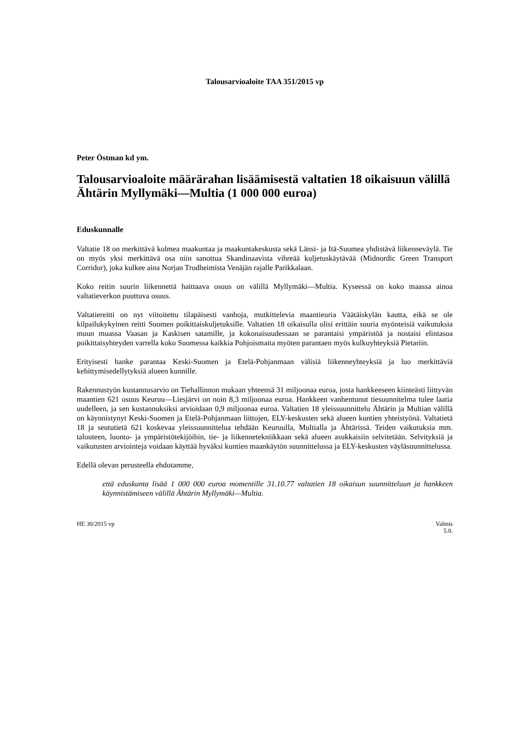Talousarvioaloite TAA 351/2015 vp
Peter Östman kd ym.
Talousarvioaloite määrärahan lisäämisestä valtatien 18 oikaisuun välillä Ähtärin Myllymäki—Multia (1 000 000 euroa)
Eduskunnalle
Valtatie 18 on merkittävä kolmea maakuntaa ja maakuntakeskusta sekä Länsi- ja Itä-Suomea yhdistävä liikenneväylä. Tie on myös yksi merkittävä osa niin sanottua Skandinaavista vihreää kuljetuskäytävää (Midnordic Green Transport Corridor), joka kulkee aina Norjan Trodheimista Venäjän rajalle Parikkalaan.
Koko reitin suurin liikennettä haittaava osuus on välillä Myllymäki—Multia. Kyseessä on koko maassa ainoa valtatieverkon puuttuva osuus.
Valtatiereitti on nyt viitoitettu tilapäisesti vanhoja, mutkittelevia maantieuria Väätäiskylän kautta, eikä se ole kilpailukykyinen reitti Suomen poikittaiskuljetuksille. Valtatien 18 oikaisulla olisi erittäin suuria myönteisiä vaikutuksia muun muassa Vaasan ja Kaskisen satamille, ja kokonaisuudessaan se parantaisi ympäristöä ja nostaisi elintasoa poikittaisyhteyden varrella koko Suomessa kaikkia Pohjoismaita myöten parantaen myös kulkuyhteyksiä Pietariin.
Erityisesti hanke parantaa Keski-Suomen ja Etelä-Pohjanmaan välisiä liikenneyhteyksiä ja luo merkittäviä kehittymisedellytyksiä alueen kunnille.
Rakennustyön kustannusarvio on Tiehallinnon mukaan yhteensä 31 miljoonaa euroa, josta hankkeeseen kiinteästi liittyvän maantien 621 osuus Keuruu—Liesjärvi on noin 8,3 miljoonaa euroa. Hankkeen vanhentunut tiesuunnitelma tulee laatia uudelleen, ja sen kustannuksiksi arvioidaan 0,9 miljoonaa euroa. Valtatien 18 yleissuunnittelu Ähtärin ja Multian välillä on käynnistynyt Keski-Suomen ja Etelä-Pohjanmaan liittojen, ELY-keskusten sekä alueen kuntien yhteistyönä. Valtatietä 18 ja seututietä 621 koskevaa yleissuunnittelua tehdään Keuruulla, Multialla ja Ähtärissä. Teiden vaikutuksia mm. talouteen, luonto- ja ympäristötekijöihin, tie- ja liikennetekniikkaan sekä alueen asukkaisiin selvitetään. Selvityksiä ja vaikutusten arviointeja voidaan käyttää hyväksi kuntien maankäytön suunnittelussa ja ELY-keskusten väyläsuunnittelussa.
Edellä olevan perusteella ehdotamme,
että eduskunta lisää 1 000 000 euroa momentille 31.10.77 valtatien 18 oikaisun suunnitteluun ja hankkeen käynnistämiseen välillä Ähtärin Myllymäki—Multia.
HE 30/2015 vp Valmis
5.0.